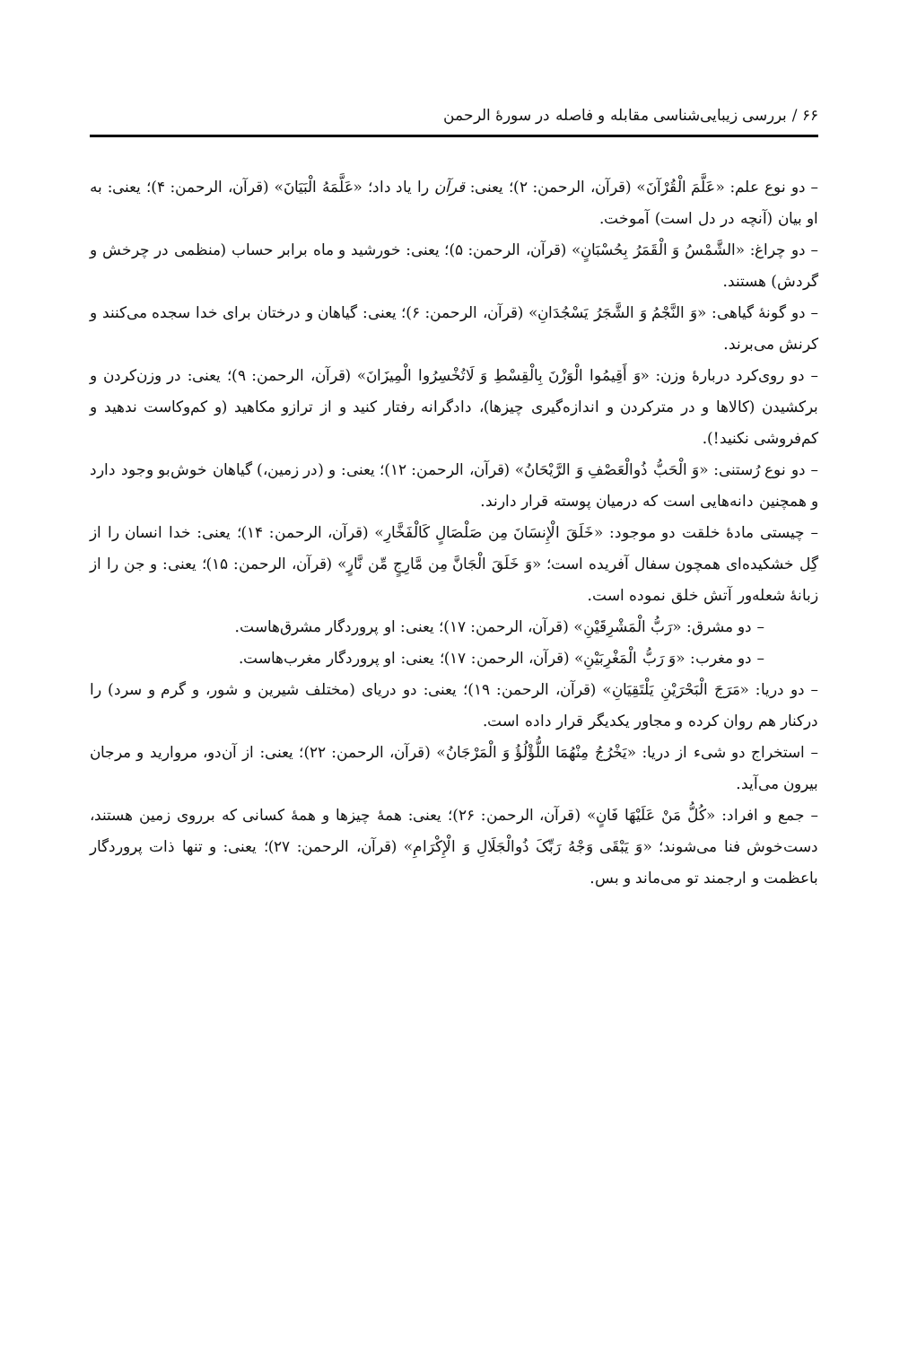۶۶ / بررسی زیبایی‌شناسی مقابله و فاصله در سورهٔ الرحمن
– دو نوع علم: «عَلَّمَ الْقُرْآنَ» (قرآن، الرحمن: ۲)؛ یعنی: قرآن را یاد داد؛ «عَلَّمَهُ الْبَیَانَ» (قرآن، الرحمن: ۴)؛ یعنی: به او بیان (آنچه در دل است) آموخت.
– دو چراغ: «الشَّمْسُ وَ الْقَمَرُ بِحُسْبَانٍ» (قرآن، الرحمن: ۵)؛ یعنی: خورشید و ماه برابر حساب (منظمی در چرخش و گردش) هستند.
– دو گونهٔ گیاهی: «وَ النَّجْمُ وَ الشَّجَرُ یَسْجُدَانِ» (قرآن، الرحمن: ۶)؛ یعنی: گیاهان و درختان برای خدا سجده می‌کنند و کرنش می‌برند.
– دو روی‌کرد دربارهٔ وزن: «وَ أَقِیمُوا الْوَزْنَ بِالْقِسْطِ وَ لَاتُخْسِرُوا الْمِیزَانَ» (قرآن، الرحمن: ۹)؛ یعنی: در وزن‌کردن و برکشیدن (کالاها و در مترکردن و اندازه‌گیری چیزها)، دادگرانه رفتار کنید و از ترازو مکاهید (و کم‌وکاست ندهید و کم‌فروشی نکنید!).
– دو نوع رُستنی: «وَ الْحَبُّ ذُوالْعَصْفِ وَ الرَّیْحَانُ» (قرآن، الرحمن: ۱۲)؛ یعنی: و (در زمین،) گیاهان خوش‌بو وجود دارد و همچنین دانه‌هایی است که درمیان پوسته قرار دارند.
– چیستی مادهٔ خلقت دو موجود: «خَلَقَ الْإِنسَانَ مِن صَلْصَالٍ کَالْفَخَّارِ» (قرآن، الرحمن: ۱۴)؛ یعنی: خدا انسان را از گِل خشکیده‌ای همچون سفال آفریده است؛ «وَ خَلَقَ الْجَانَّ مِن مَّارِجٍ مِّن نَّارٍ» (قرآن، الرحمن: ۱۵)؛ یعنی: و جن را از زبانهٔ شعله‌ور آتش خلق نموده است.
– دو مشرق: «رَبُّ الْمَشْرِقَیْنِ» (قرآن، الرحمن: ۱۷)؛ یعنی: او پروردگار مشرق‌هاست.
– دو مغرب: «وَ رَبُّ الْمَغْرِبَیْنِ» (قرآن، الرحمن: ۱۷)؛ یعنی: او پروردگار مغرب‌هاست.
– دو دریا: «مَرَجَ الْبَحْرَیْنِ یَلْتَقِیَانِ» (قرآن، الرحمن: ۱۹)؛ یعنی: دو دریای (مختلف شیرین و شور، و گرم و سرد) را درکنار هم روان کرده و مجاور یکدیگر قرار داده است.
– استخراج دو شیء از دریا: «یَخْرُجُ مِنْهُمَا اللُّؤْلُؤُ وَ الْمَرْجَانُ» (قرآن، الرحمن: ۲۲)؛ یعنی: از آن‌دو، مروارید و مرجان بیرون می‌آید.
– جمع و افراد: «کُلُّ مَنْ عَلَیْهَا فَانٍ» (قرآن، الرحمن: ۲۶)؛ یعنی: همهٔ چیزها و همهٔ کسانی که برروی زمین هستند، دست‌خوش فنا می‌شوند؛ «وَ یَبْقَی وَجْهُ رَبِّکَ ذُوالْجَلَالِ وَ الْإِکْرَامِ» (قرآن، الرحمن: ۲۷)؛ یعنی: و تنها ذات پروردگار باعظمت و ارجمند تو می‌ماند و بس.